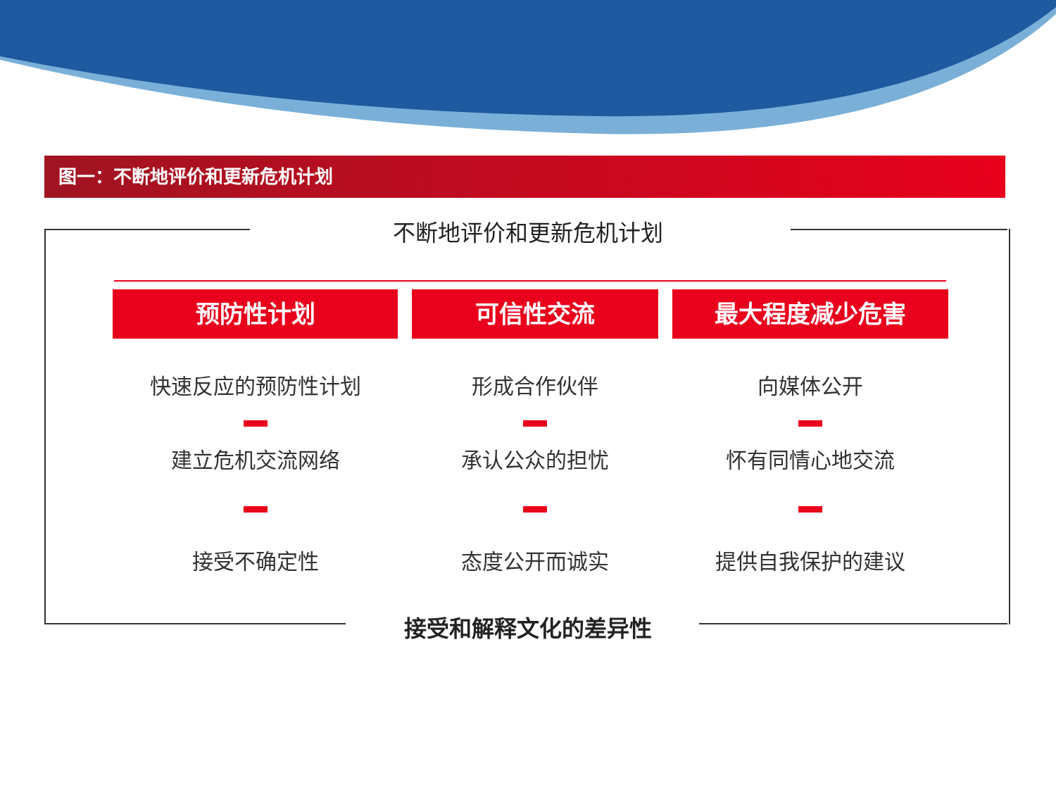图一：不断地评价和更新危机计划
不断地评价和更新危机计划
预防性计划
快速反应的预防性计划
建立危机交流网络
接受不确定性
可信性交流
形成合作伙伴
承认公众的担忧
态度公开而诚实
最大程度减少危害
向媒体公开
怀有同情心地交流
提供自我保护的建议
接受和解释文化的差异性